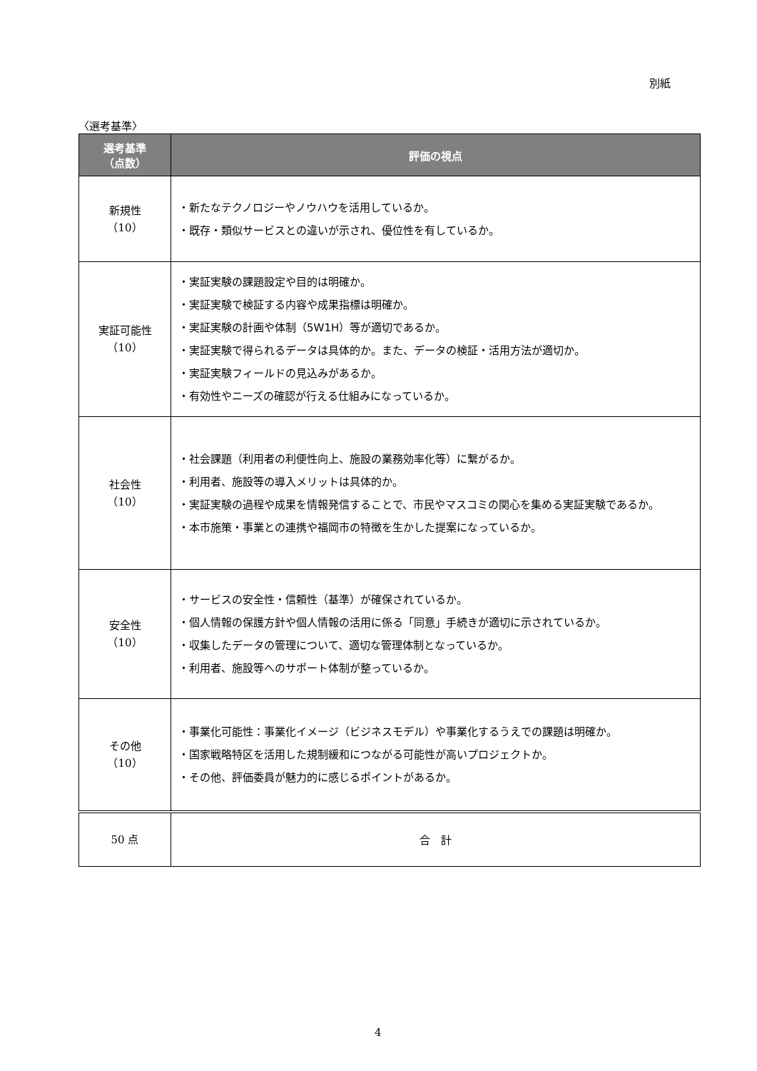別紙
〈選考基準〉
| 選考基準 （点数） | 評価の視点 |
| --- | --- |
| 新規性 （10） | ・新たなテクノロジーやノウハウを活用しているか。 ・既存・類似サービスとの違いが示され、優位性を有しているか。 |
| 実証可能性 （10） | ・実証実験の課題設定や目的は明確か。 ・実証実験で検証する内容や成果指標は明確か。 ・実証実験の計画や体制（5W1H）等が適切であるか。 ・実証実験で得られるデータは具体的か。また、データの検証・活用方法が適切か。 ・実証実験フィールドの見込みがあるか。 ・有効性やニーズの確認が行える仕組みになっているか。 |
| 社会性 （10） | ・社会課題（利用者の利便性向上、施設の業務効率化等）に繋がるか。 ・利用者、施設等の導入メリットは具体的か。 ・実証実験の過程や成果を情報発信することで、市民やマスコミの関心を集める実証実験であるか。 ・本市施策・事業との連携や福岡市の特徴を生かした提案になっているか。 |
| 安全性 （10） | ・サービスの安全性・信頼性（基準）が確保されているか。 ・個人情報の保護方針や個人情報の活用に係る「同意」手続きが適切に示されているか。 ・収集したデータの管理について、適切な管理体制となっているか。 ・利用者、施設等へのサポート体制が整っているか。 |
| その他 （10） | ・事業化可能性：事業化イメージ（ビジネスモデル）や事業化するうえでの課題は明確か。 ・国家戦略特区を活用した規制緩和につながる可能性が高いプロジェクトか。 ・その他、評価委員が魅力的に感じるポイントがあるか。 |
| 50 点 | 合 計 |
4